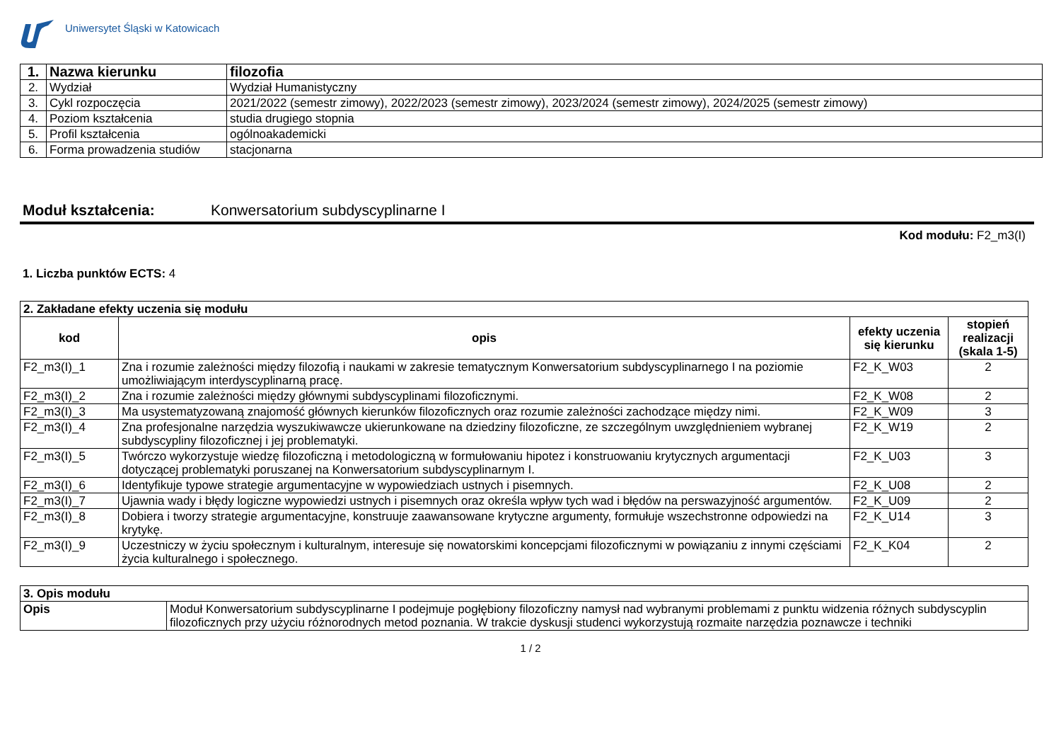Uniwersytet Śląski w Katowicach
| 1. | Nazwa kierunku | filozofia |
| 2. | Wydział | Wydział Humanistyczny |
| 3. | Cykl rozpoczęcia | 2021/2022 (semestr zimowy), 2022/2023 (semestr zimowy), 2023/2024 (semestr zimowy), 2024/2025 (semestr zimowy) |
| 4. | Poziom kształcenia | studia drugiego stopnia |
| 5. | Profil kształcenia | ogólnoakademicki |
| 6. | Forma prowadzenia studiów | stacjonarna |
Moduł kształcenia: Konwersatorium subdyscyplinarne I
Kod modułu: F2_m3(I)
1. Liczba punktów ECTS: 4
| 2. Zakładane efekty uczenia się modułu | | | |
| kod | opis | efekty uczenia się kierunku | stopień realizacji (skala 1-5) |
| F2_m3(I)_1 | Zna i rozumie zależności między filozofią i naukami w zakresie tematycznym Konwersatorium subdyscyplinarnego I na poziomie umożliwiającym interdyscyplinarną pracę. | F2_K_W03 | 2 |
| F2_m3(I)_2 | Zna i rozumie zależności między głównymi subdyscyplinami filozoficznymi. | F2_K_W08 | 2 |
| F2_m3(I)_3 | Ma usystematyzowaną znajomość głównych kierunków filozoficznych oraz rozumie zależności zachodzące między nimi. | F2_K_W09 | 3 |
| F2_m3(I)_4 | Zna profesjonalne narzędzia wyszukiwawcze ukierunkowane na dziedziny filozoficzne, ze szczególnym uwzględnieniem wybranej subdyscypliny filozoficznej i jej problematyki. | F2_K_W19 | 2 |
| F2_m3(I)_5 | Twórczo wykorzystuje wiedzę filozoficzną i metodologiczną w formułowaniu hipotez i konstruowaniu krytycznych argumentacji dotyczącej problematyki poruszanej na Konwersatorium subdyscyplinarnym I. | F2_K_U03 | 3 |
| F2_m3(I)_6 | Identyfikuje typowe strategie argumentacyjne w wypowiedziach ustnych i pisemnych. | F2_K_U08 | 2 |
| F2_m3(I)_7 | Ujawnia wady i błędy logiczne wypowiedzi ustnych i pisemnych oraz określa wpływ tych wad i błędów na perswazyjność argumentów. | F2_K_U09 | 2 |
| F2_m3(I)_8 | Dobiera i tworzy strategie argumentacyjne, konstruuje zaawansowane krytyczne argumenty, formułuje wszechstronne odpowiedzi na krytykę. | F2_K_U14 | 3 |
| F2_m3(I)_9 | Uczestniczy w życiu społecznym i kulturalnym, interesuje się nowatorskimi koncepcjami filozoficznymi w powiązaniu z innymi częściami życia kulturalnego i społecznego. | F2_K_K04 | 2 |
| 3. Opis modułu | |
| Opis | Moduł Konwersatorium subdyscyplinarne I podejmuje pogłębiony filozoficzny namysł nad wybranymi problemami z punktu widzenia różnych subdyscyplin filozoficznych przy użyciu różnorodnych metod poznania. W trakcie dyskusji studenci wykorzystują rozmaite narzędzia poznawcze i techniki |
1 / 2